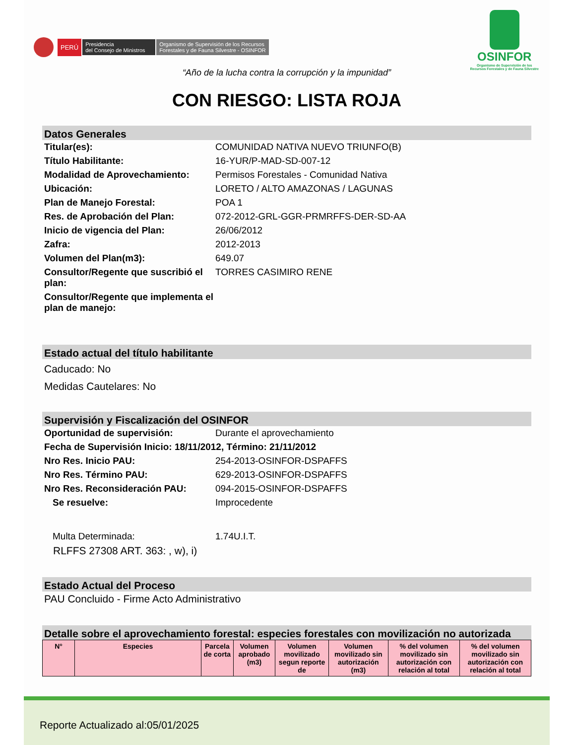PERÚ Presidencia
del Consejo de Ministros Organismo de Supervisión de los Recursos
Forestales y de Fauna Silvestre - OSINFOR
OSINFOR
Organismo de Supervisión de los
Recursos Forestales y de Fauna Silvestre
“Año de la lucha contra la corrupción y la impunidad”
CON RIESGO: LISTA ROJA
Datos Generales
Titular(es): COMUNIDAD NATIVA NUEVO TRIUNFO(B)
Título Habilitante: 16-YUR/P-MAD-SD-007-12
Modalidad de Aprovechamiento: Permisos Forestales - Comunidad Nativa
Ubicación: LORETO / ALTO AMAZONAS / LAGUNAS
Plan de Manejo Forestal: POA 1
Res. de Aprobación del Plan: 072-2012-GRL-GGR-PRMRFFS-DER-SD-AA
Inicio de vigencia del Plan: 26/06/2012
Zafra: 2012-2013
Volumen del Plan(m3): 649.07
Consultor/Regente que suscribió el plan:
TORRES CASIMIRO RENE
Consultor/Regente que implementa el plan de manejo:
Estado actual del título habilitante
Caducado: No
Medidas Cautelares: No
Supervisión y Fiscalización del OSINFOR
Oportunidad de supervisión: Durante el aprovechamiento
Fecha de Supervisión Inicio: 18/11/2012, Término: 21/11/2012
Nro Res. Inicio PAU: 254-2013-OSINFOR-DSPAFFS
Nro Res. Término PAU: 629-2013-OSINFOR-DSPAFFS
Nro Res. Reconsideración PAU: 094-2015-OSINFOR-DSPAFFS
Se resuelve: Improcedente
Multa Determinada: 1.74U.I.T.
RLFFS 27308 ART. 363: , w), i)
Estado Actual del Proceso
PAU Concluido - Firme Acto Administrativo
Detalle sobre el aprovechamiento forestal: especies forestales con movilización no autorizada
| N° | Especies | Parcela de corta | Volumen aprobado (m3) | Volumen movilizado segun reporte de | Volumen movilizado sin autorización (m3) | % del volumen movilizado sin autorización con relación al total | % del volumen movilizado sin autorización con relación al total |
| --- | --- | --- | --- | --- | --- | --- | --- |
Reporte Actualizado al:05/01/2025